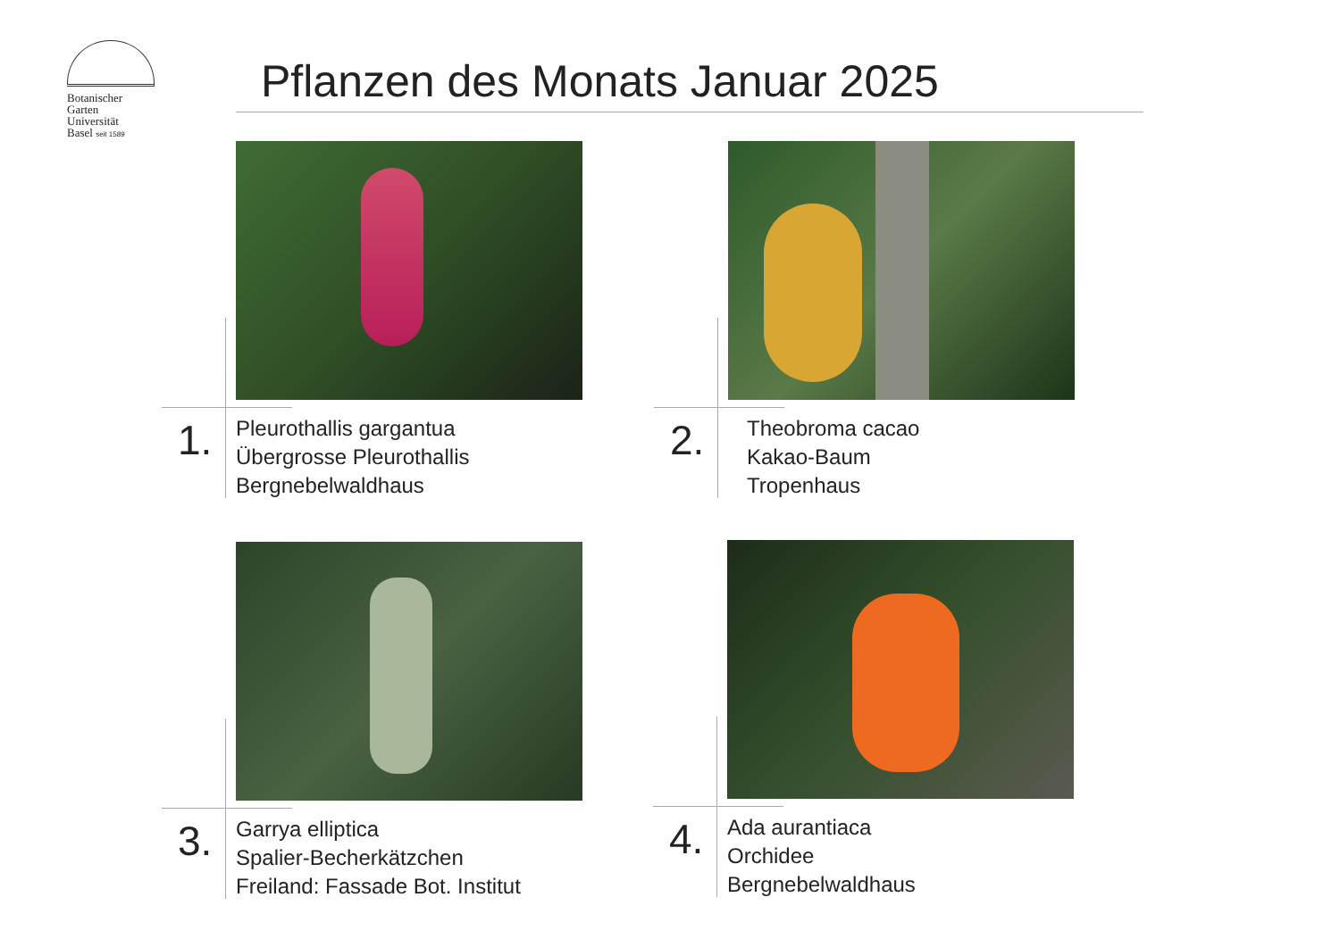Botanischer
Garten
Universität
Basel seit 1589
Pflanzen des Monats Januar 2025
1.
Pleurothallis gargantua
Übergrosse Pleurothallis
Bergnebelwaldhaus
2.
Theobroma cacao
Kakao-Baum
Tropenhaus
3.
Garrya elliptica
Spalier-Becherkätzchen
Freiland: Fassade Bot. Institut
4.
Ada aurantiaca
Orchidee
Bergnebelwaldhaus